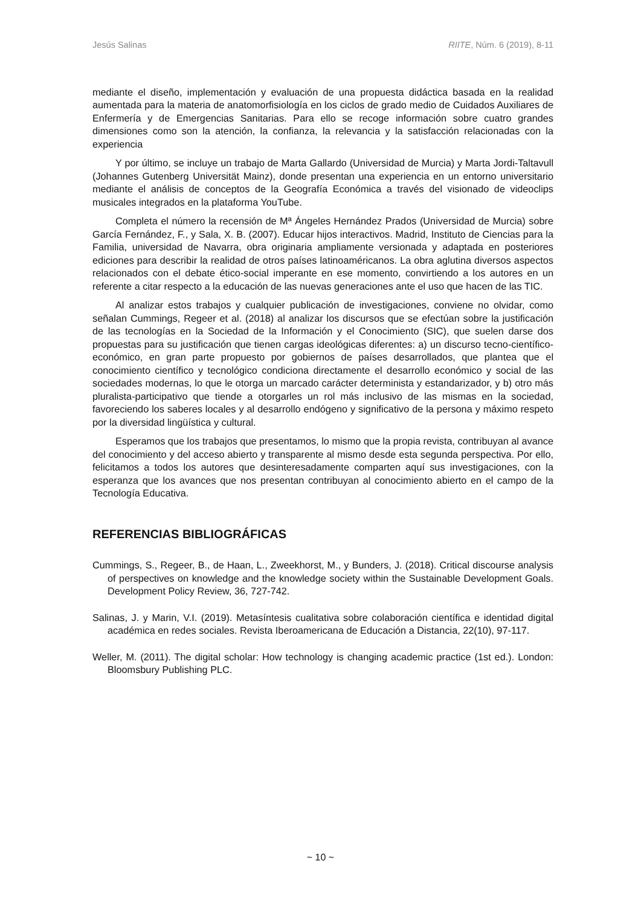Jesús Salinas RIITE, Núm. 6 (2019), 8-11
mediante el diseño, implementación y evaluación de una propuesta didáctica basada en la realidad aumentada para la materia de anatomorfisiología en los ciclos de grado medio de Cuidados Auxiliares de Enfermería y de Emergencias Sanitarias. Para ello se recoge información sobre cuatro grandes dimensiones como son la atención, la confianza, la relevancia y la satisfacción relacionadas con la experiencia
Y por último, se incluye un trabajo de Marta Gallardo (Universidad de Murcia) y Marta Jordi-Taltavull (Johannes Gutenberg Universität Mainz), donde presentan una experiencia en un entorno universitario mediante el análisis de conceptos de la Geografía Económica a través del visionado de videoclips musicales integrados en la plataforma YouTube.
Completa el número la recensión de Mª Ángeles Hernández Prados (Universidad de Murcia) sobre García Fernández, F., y Sala, X. B. (2007). Educar hijos interactivos. Madrid, Instituto de Ciencias para la Familia, universidad de Navarra, obra originaria ampliamente versionada y adaptada en posteriores ediciones para describir la realidad de otros países latinoaméricanos. La obra aglutina diversos aspectos relacionados con el debate ético-social imperante en ese momento, convirtiendo a los autores en un referente a citar respecto a la educación de las nuevas generaciones ante el uso que hacen de las TIC.
Al analizar estos trabajos y cualquier publicación de investigaciones, conviene no olvidar, como señalan Cummings, Regeer et al. (2018) al analizar los discursos que se efectúan sobre la justificación de las tecnologías en la Sociedad de la Información y el Conocimiento (SIC), que suelen darse dos propuestas para su justificación que tienen cargas ideológicas diferentes: a) un discurso tecno-científico-económico, en gran parte propuesto por gobiernos de países desarrollados, que plantea que el conocimiento científico y tecnológico condiciona directamente el desarrollo económico y social de las sociedades modernas, lo que le otorga un marcado carácter determinista y estandarizador, y b) otro más pluralista-participativo que tiende a otorgarles un rol más inclusivo de las mismas en la sociedad, favoreciendo los saberes locales y al desarrollo endógeno y significativo de la persona y máximo respeto por la diversidad lingüística y cultural.
Esperamos que los trabajos que presentamos, lo mismo que la propia revista, contribuyan al avance del conocimiento y del acceso abierto y transparente al mismo desde esta segunda perspectiva. Por ello, felicitamos a todos los autores que desinteresadamente comparten aquí sus investigaciones, con la esperanza que los avances que nos presentan contribuyan al conocimiento abierto en el campo de la Tecnología Educativa.
REFERENCIAS BIBLIOGRÁFICAS
Cummings, S., Regeer, B., de Haan, L., Zweekhorst, M., y Bunders, J. (2018). Critical discourse analysis of perspectives on knowledge and the knowledge society within the Sustainable Development Goals. Development Policy Review, 36, 727-742.
Salinas, J. y Marin, V.I. (2019). Metasíntesis cualitativa sobre colaboración científica e identidad digital académica en redes sociales. Revista Iberoamericana de Educación a Distancia, 22(10), 97-117.
Weller, M. (2011). The digital scholar: How technology is changing academic practice (1st ed.). London: Bloomsbury Publishing PLC.
~ 10 ~